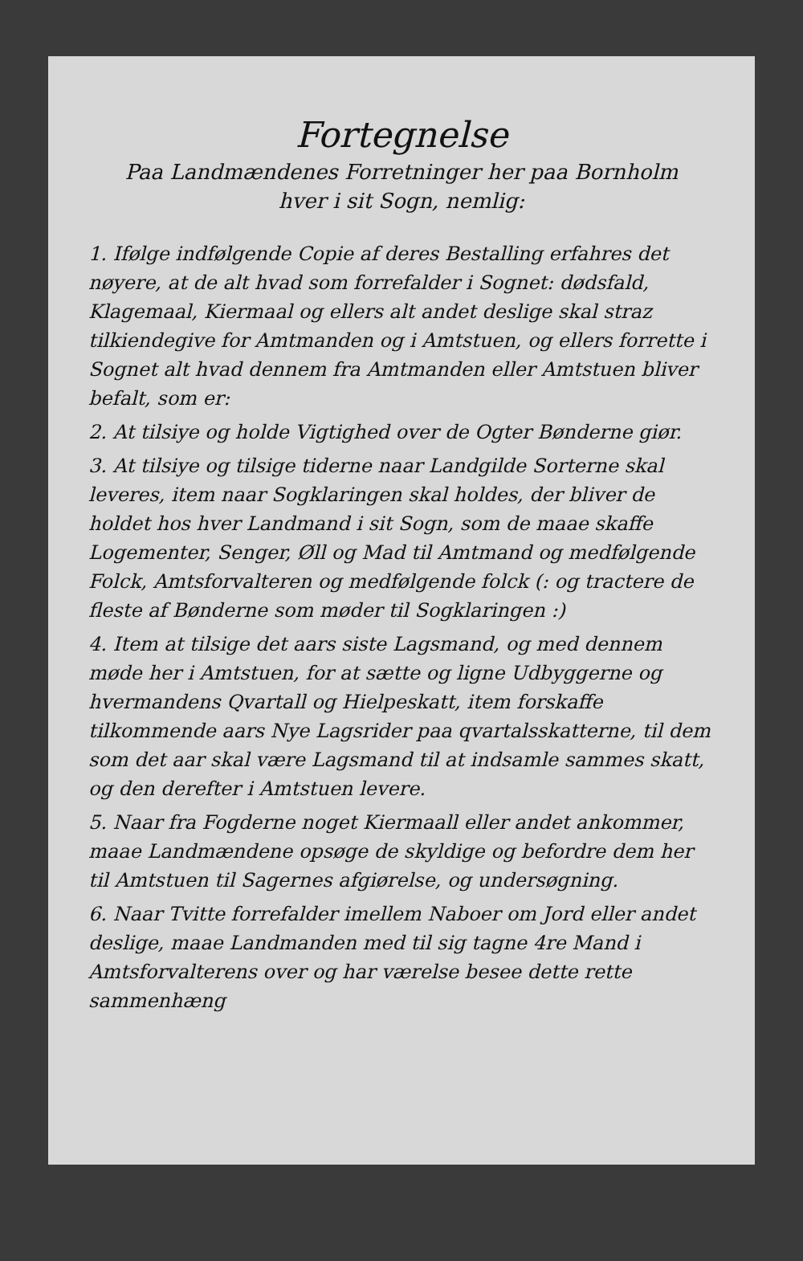Fortegnelse
Paa Landmændenes Forretninger her paa Bornholm
hver i sit Sogn, nemlig:
1. Ifølge indfølgende Copie af deres Bestalling erfahres det nøyere, at de alt hvad som forrefalder i Sognet: dødsfald, Klagemaal, Kiermaal og ellers alt andet deslige skal straz tilkiendegive for Amtmanden og i Amtstuen, og ellers forrette i Sognet alt hvad dennem fra Amtmanden eller Amtstuen bliver befalt, som er:
2. At tilsiye og holde Vigtighed over de Ogter Bønderne giør.
3. At tilsiye og tilsige tiderne naar Landgilde Sorterne skal leveres, item naar Sogklaringen skal holdes, der bliver de holdet hos hver Landmand i sit Sogn, som de maae skaffe Logementer, Senger, Øll og Mad til Amtmand og medfølgende Folck, Amtsforvalteren og medfølgende folck (: og tractere de fleste af Bønderne som møder til Sogklaringen :)
4. Item at tilsige det aars siste Lagsmand, og med dennem møde her i Amtstuen, for at sætte og ligne Udbyggerne og hvermandens Qvartall og Hielpeskatt, item forskaffe tilkommende aars Nye Lagsrider paa qvartalsskatterne, til dem som det aar skal være Lagsmand til at indsamle sammes skatt, og den derefter i Amtstuen levere.
5. Naar fra Fogderne noget Kiermaall eller andet ankommer, maae Landmændene opsøge de skyldige og befordre dem her til Amtstuen til Sagernes afgiørelse, og undersøgning.
6. Naar Tvitte forrefalder imellem Naboer om Jord eller andet deslige, maae Landmanden med til sig tagne 4re Mand i Amtsforvalterens over og har værelse besee dette rette sammenhæng